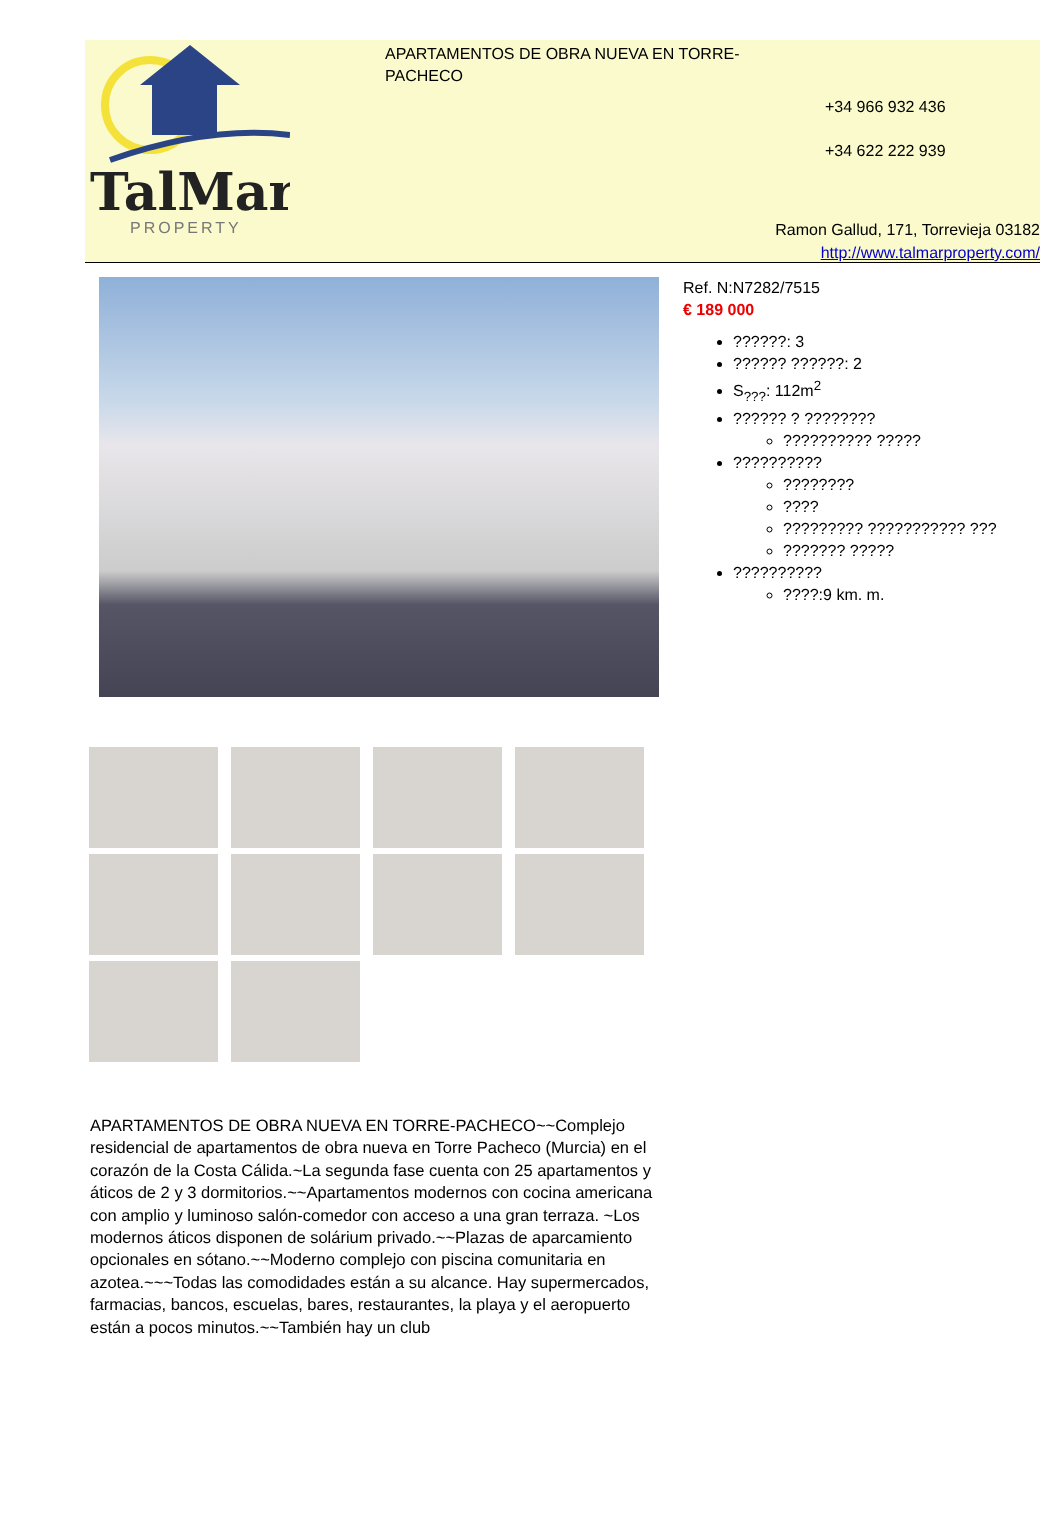TalMar
PROPERTY
APARTAMENTOS DE OBRA NUEVA EN TORRE-PACHECO
+34 966 932 436
+34 622 222 939
Ramon Gallud, 171, Torrevieja 03182
http://www.talmarproperty.com/
Ref. N:N7282/7515
€ 189 000
??????: 3
?????? ??????: 2
S<sub>???</sub>: 112m<sup>2</sup>
?????? ? ????????
?????????? ?????
??????????
????????
????
????????? ??????????? ???
??????? ?????
??????????
????:9 km. m.
APARTAMENTOS DE OBRA NUEVA EN TORRE-PACHECO~~Complejo residencial de apartamentos de obra nueva en Torre Pacheco (Murcia) en el corazón de la Costa Cálida.~La segunda fase cuenta con 25 apartamentos y áticos de 2 y 3 dormitorios.~~Apartamentos modernos con cocina americana con amplio y luminoso salón-comedor con acceso a una gran terraza. ~Los modernos áticos disponen de solárium privado.~~Plazas de aparcamiento opcionales en sótano.~~Moderno complejo con piscina comunitaria en azotea.~~~Todas las comodidades están a su alcance. Hay supermercados, farmacias, bancos, escuelas, bares, restaurantes, la playa y el aeropuerto están a pocos minutos.~~También hay un club